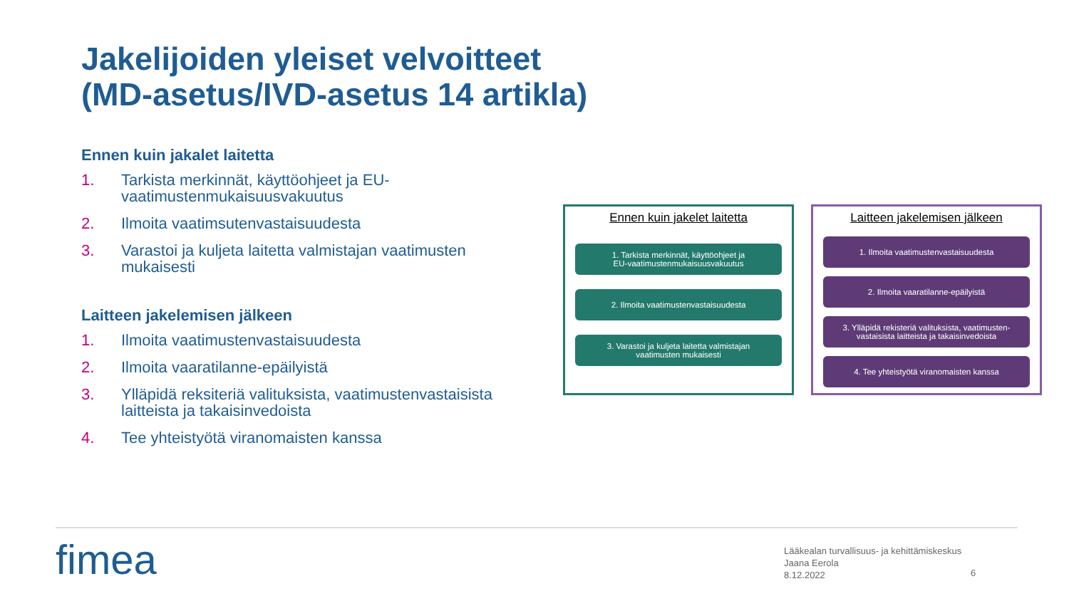Jakelijoiden yleiset velvoitteet
(MD-asetus/IVD-asetus 14 artikla)
Ennen kuin jakalet laitetta
1. Tarkista merkinnät, käyttöohjeet ja EU-vaatimustenmukaisuusvakuutus
2. Ilmoita vaatimsutenvastaisuudesta
3. Varastoi ja kuljeta laitetta valmistajan vaatimusten mukaisesti
Laitteen jakelemisen jälkeen
1. Ilmoita vaatimustenvastaisuudesta
2. Ilmoita vaaratilanne-epäilyistä
3. Ylläpidä reksiteriä valituksista, vaatimustenvastaisista laitteista ja takaisinvedoista
4. Tee yhteistyötä viranomaisten kanssa
Ennen kuin jakelet laitetta
1. Tarkista merkinnät, käyttöohjeet ja
EU-vaatimustenmukaisuusvakuutus
2. Ilmoita vaatimustenvastaisuudesta
3. Varastoi ja kuljeta laitetta valmistajan
vaatimusten mukaisesti
Laitteen jakelemisen jälkeen
1. Ilmoita vaatimustenvastaisuudesta
2. Ilmoita vaaratilanne-epäilyistä
3. Ylläpidä rekisteriä valituksista, vaatimusten-
vastaisista laitteista ja takaisinvedoista
4. Tee yhteistyötä viranomaisten kanssa
fimea
Lääkealan turvallisuus- ja kehittämiskeskus
Jaana Eerola
8.12.2022
6